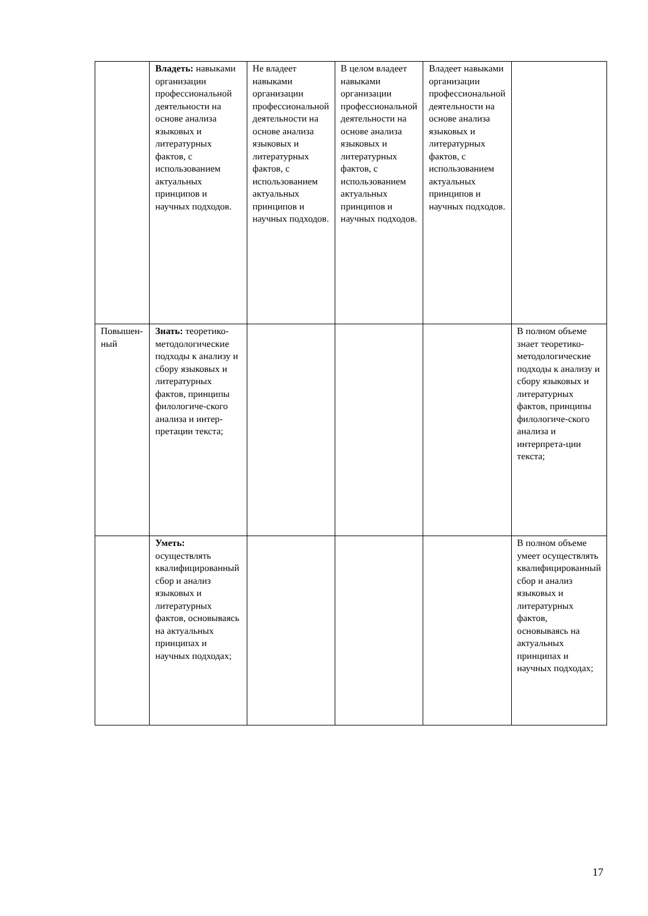| | Владеть: навыками организации профессиональной деятельности на основе анализа языковых и литературных фактов, с использованием актуальных принципов и научных подходов. | Не владеет навыками организации профессиональной деятельности на основе анализа языковых и литературных фактов, с использованием актуальных принципов и научных подходов. | В целом владеет навыками организации профессиональной деятельности на основе анализа языковых и литературных фактов, с использованием актуальных принципов и научных подходов. | Владеет навыками организации профессиональной деятельности на основе анализа языковых и литературных фактов, с использованием актуальных принципов и научных подходов. | |
| Повышен- ный | Знать: теоретико-методологические подходы к анализу и сбору языковых и литературных фактов, принципы филологиче-ского анализа и интер-претации текста; | | | | В полном объеме знает теоретико-методологические подходы к анализу и сбору языковых и литературных фактов, принципы филологиче-ского анализа и интерпрета-ции текста; |
| | Уметь: осуществлять квалифицированный сбор и анализ языковых и литературных фактов, основываясь на актуальных принципах и научных подходах; | | | | В полном объеме умеет осуществлять квалифицированный сбор и анализ языковых и литературных фактов, основываясь на актуальных принципах и научных подходах; |
17